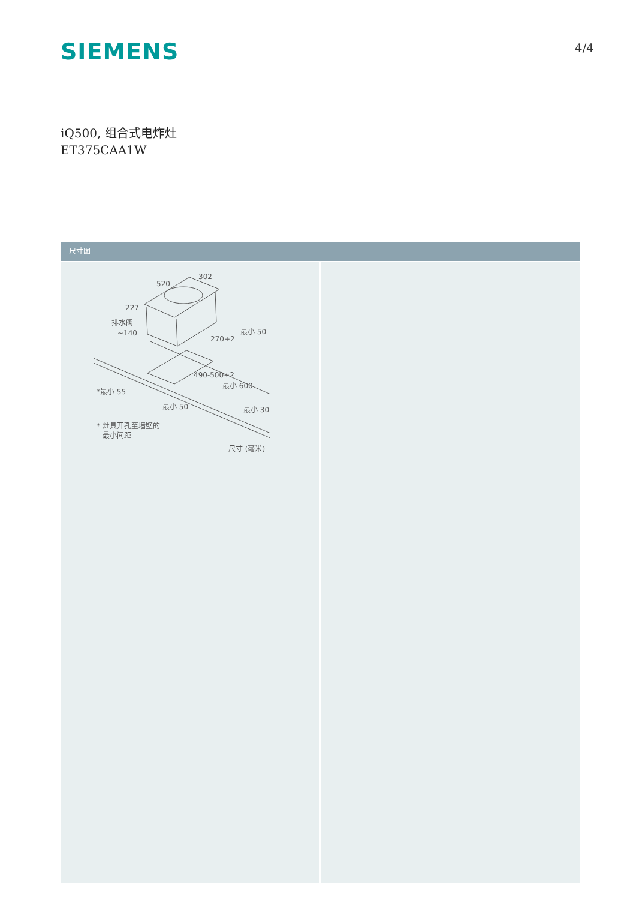SIEMENS
4/4
iQ500, 组合式电炸灶
ET375CAA1W
尺寸图
520
302
227
排水阀
~140
270+2
最小 50
490-500+2
最小 600
*最小 55
最小 50
最小 30
* 灶具开孔至墙壁的
最小间距
尺寸 (毫米)